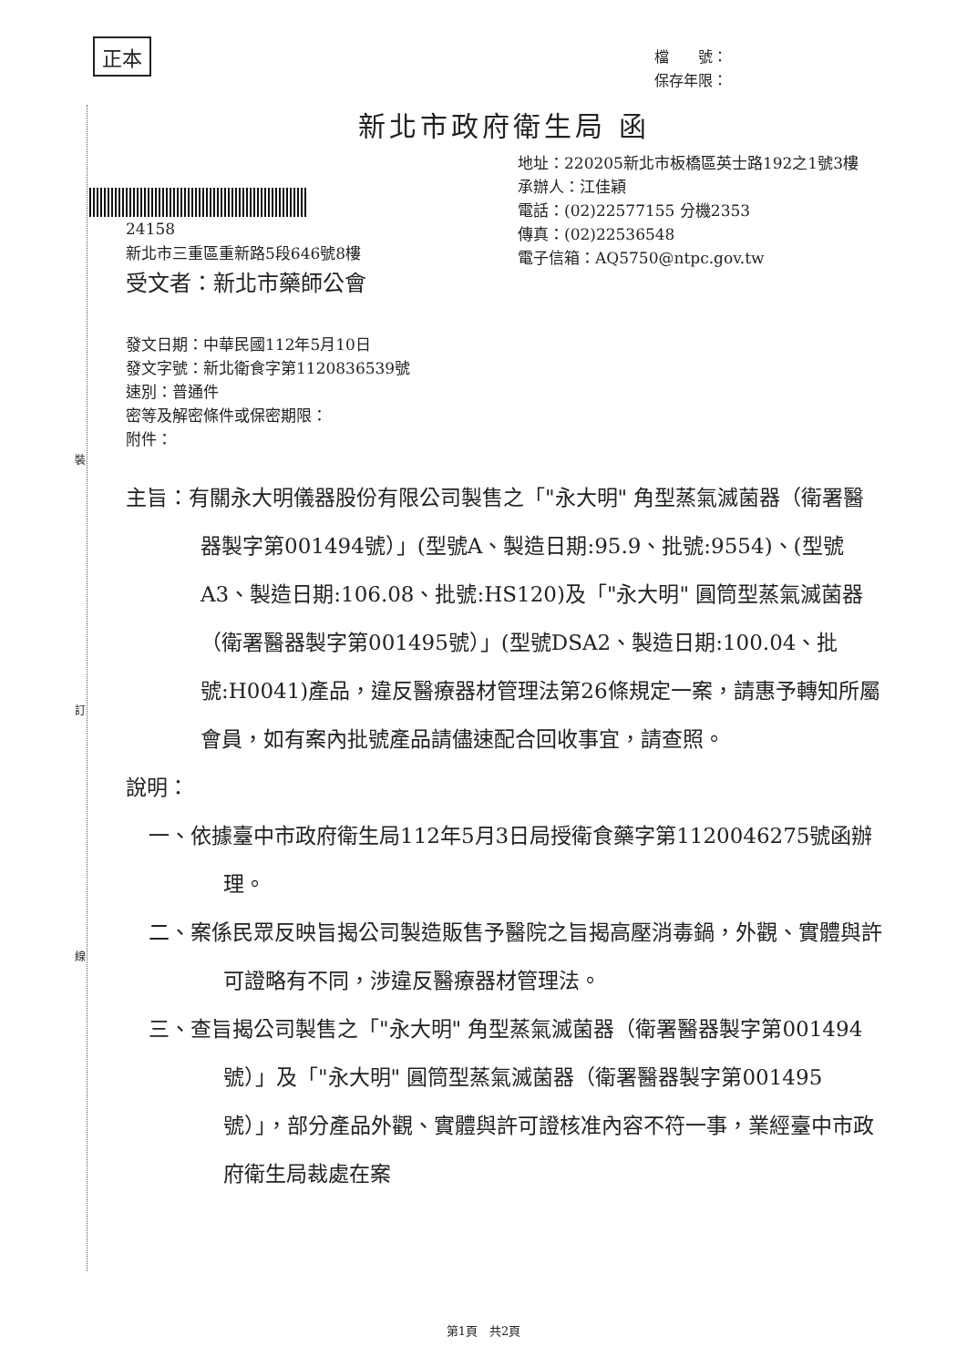正本
檔　　號：
保存年限：
新北市政府衛生局 函
24158
新北市三重區重新路5段646號8樓
受文者：新北市藥師公會
地址：220205新北市板橋區英士路192之1號3樓
承辦人：江佳穎
電話：(02)22577155 分機2353
傳真：(02)22536548
電子信箱：AQ5750@ntpc.gov.tw
發文日期：中華民國112年5月10日
發文字號：新北衛食字第1120836539號
速別：普通件
密等及解密條件或保密期限：
附件：
主旨：有關永大明儀器股份有限公司製售之「"永大明" 角型蒸氣滅菌器（衛署醫器製字第001494號）」(型號A、製造日期:95.9、批號:9554)、(型號A3、製造日期:106.08、批號:HS120)及「"永大明" 圓筒型蒸氣滅菌器（衛署醫器製字第001495號）」(型號DSA2、製造日期:100.04、批號:H0041)產品，違反醫療器材管理法第26條規定一案，請惠予轉知所屬會員，如有案內批號產品請儘速配合回收事宜，請查照。
說明：
一、依據臺中市政府衛生局112年5月3日局授衛食藥字第1120046275號函辦理。
二、案係民眾反映旨揭公司製造販售予醫院之旨揭高壓消毒鍋，外觀、實體與許可證略有不同，涉違反醫療器材管理法。
三、查旨揭公司製售之「"永大明" 角型蒸氣滅菌器（衛署醫器製字第001494號）」及「"永大明" 圓筒型蒸氣滅菌器（衛署醫器製字第001495號）」，部分產品外觀、實體與許可證核准內容不符一事，業經臺中市政府衛生局裁處在案
裝
訂
線
第1頁　共2頁